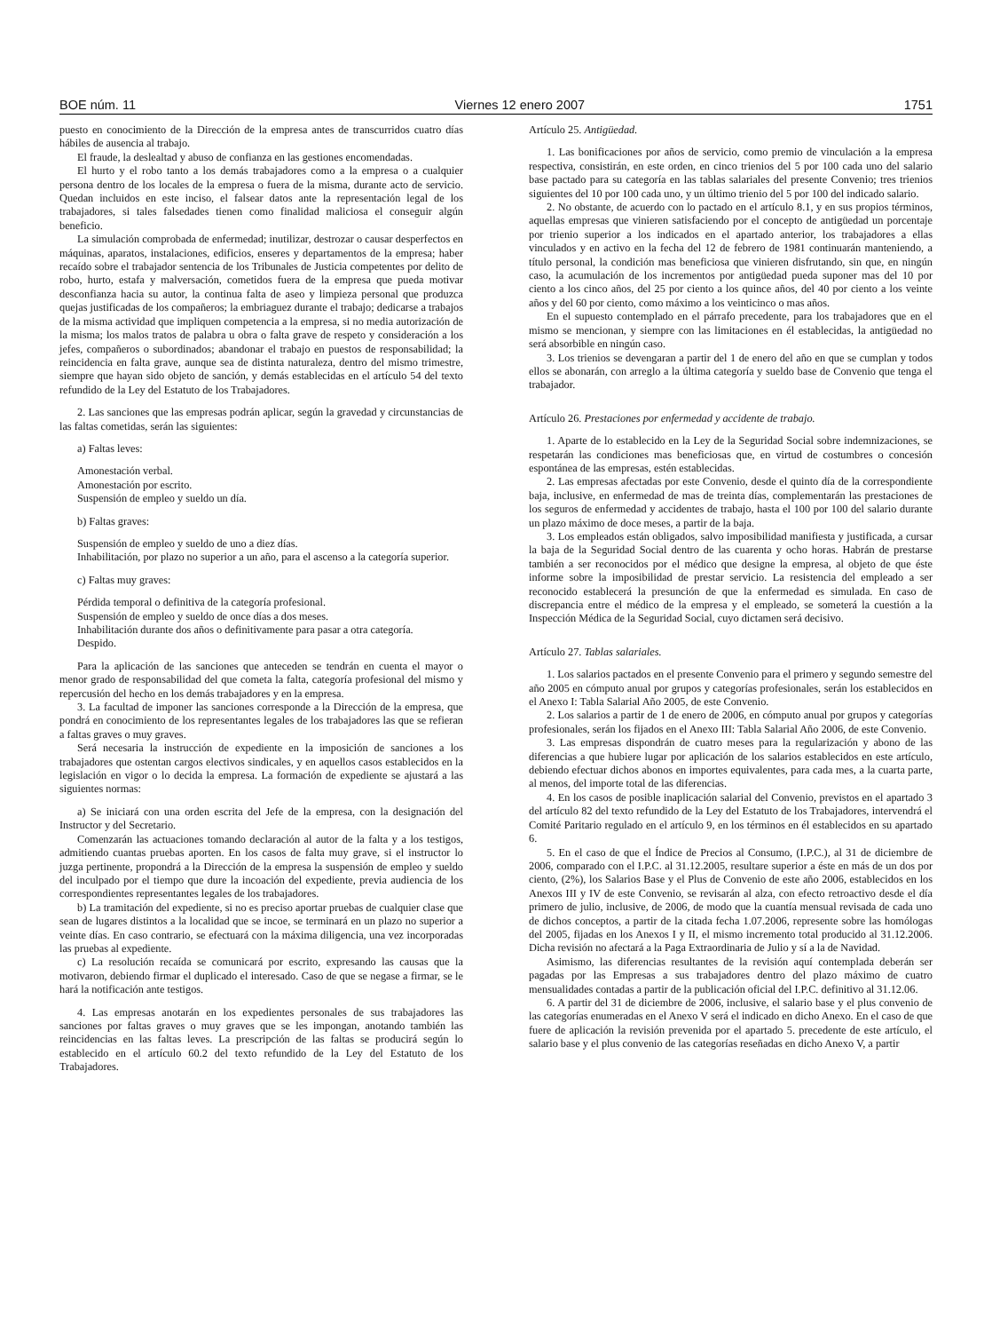BOE núm. 11 Viernes 12 enero 2007 1751
puesto en conocimiento de la Dirección de la empresa antes de transcurridos cuatro días hábiles de ausencia al trabajo.
El fraude, la deslealtad y abuso de confianza en las gestiones encomendadas.
El hurto y el robo tanto a los demás trabajadores como a la empresa o a cualquier persona dentro de los locales de la empresa o fuera de la misma, durante acto de servicio. Quedan incluidos en este inciso, el falsear datos ante la representación legal de los trabajadores, si tales falsedades tienen como finalidad maliciosa el conseguir algún beneficio.
La simulación comprobada de enfermedad; inutilizar, destrozar o causar desperfectos en máquinas, aparatos, instalaciones, edificios, enseres y departamentos de la empresa; haber recaído sobre el trabajador sentencia de los Tribunales de Justicia competentes por delito de robo, hurto, estafa y malversación, cometidos fuera de la empresa que pueda motivar desconfianza hacia su autor, la continua falta de aseo y limpieza personal que produzca quejas justificadas de los compañeros; la embriaguez durante el trabajo; dedicarse a trabajos de la misma actividad que impliquen competencia a la empresa, si no media autorización de la misma; los malos tratos de palabra u obra o falta grave de respeto y consideración a los jefes, compañeros o subordinados; abandonar el trabajo en puestos de responsabilidad; la reincidencia en falta grave, aunque sea de distinta naturaleza, dentro del mismo trimestre, siempre que hayan sido objeto de sanción, y demás establecidas en el artículo 54 del texto refundido de la Ley del Estatuto de los Trabajadores.
2. Las sanciones que las empresas podrán aplicar, según la gravedad y circunstancias de las faltas cometidas, serán las siguientes:
a) Faltas leves:
Amonestación verbal.
Amonestación por escrito.
Suspensión de empleo y sueldo un día.
b) Faltas graves:
Suspensión de empleo y sueldo de uno a diez días.
Inhabilitación, por plazo no superior a un año, para el ascenso a la categoría superior.
c) Faltas muy graves:
Pérdida temporal o definitiva de la categoría profesional.
Suspensión de empleo y sueldo de once días a dos meses.
Inhabilitación durante dos años o definitivamente para pasar a otra categoría.
Despido.
Para la aplicación de las sanciones que anteceden se tendrán en cuenta el mayor o menor grado de responsabilidad del que cometa la falta, categoría profesional del mismo y repercusión del hecho en los demás trabajadores y en la empresa.
3. La facultad de imponer las sanciones corresponde a la Dirección de la empresa, que pondrá en conocimiento de los representantes legales de los trabajadores las que se refieran a faltas graves o muy graves.
Será necesaria la instrucción de expediente en la imposición de sanciones a los trabajadores que ostentan cargos electivos sindicales, y en aquellos casos establecidos en la legislación en vigor o lo decida la empresa. La formación de expediente se ajustará a las siguientes normas:
a) Se iniciará con una orden escrita del Jefe de la empresa, con la designación del Instructor y del Secretario.
Comenzarán las actuaciones tomando declaración al autor de la falta y a los testigos, admitiendo cuantas pruebas aporten. En los casos de falta muy grave, si el instructor lo juzga pertinente, propondrá a la Dirección de la empresa la suspensión de empleo y sueldo del inculpado por el tiempo que dure la incoación del expediente, previa audiencia de los correspondientes representantes legales de los trabajadores.
b) La tramitación del expediente, si no es preciso aportar pruebas de cualquier clase que sean de lugares distintos a la localidad que se incoe, se terminará en un plazo no superior a veinte días. En caso contrario, se efectuará con la máxima diligencia, una vez incorporadas las pruebas al expediente.
c) La resolución recaída se comunicará por escrito, expresando las causas que la motivaron, debiendo firmar el duplicado el interesado. Caso de que se negase a firmar, se le hará la notificación ante testigos.
4. Las empresas anotarán en los expedientes personales de sus trabajadores las sanciones por faltas graves o muy graves que se les impongan, anotando también las reincidencias en las faltas leves. La prescripción de las faltas se producirá según lo establecido en el artículo 60.2 del texto refundido de la Ley del Estatuto de los Trabajadores.
Artículo 25. Antigüedad.
1. Las bonificaciones por años de servicio, como premio de vinculación a la empresa respectiva, consistirán, en este orden, en cinco trienios del 5 por 100 cada uno del salario base pactado para su categoría en las tablas salariales del presente Convenio; tres trienios siguientes del 10 por 100 cada uno, y un último trienio del 5 por 100 del indicado salario.
2. No obstante, de acuerdo con lo pactado en el artículo 8.1, y en sus propios términos, aquellas empresas que vinieren satisfaciendo por el concepto de antigüedad un porcentaje por trienio superior a los indicados en el apartado anterior, los trabajadores a ellas vinculados y en activo en la fecha del 12 de febrero de 1981 continuarán manteniendo, a título personal, la condición mas beneficiosa que vinieren disfrutando, sin que, en ningún caso, la acumulación de los incrementos por antigüedad pueda suponer mas del 10 por ciento a los cinco años, del 25 por ciento a los quince años, del 40 por ciento a los veinte años y del 60 por ciento, como máximo a los veinticinco o mas años.
En el supuesto contemplado en el párrafo precedente, para los trabajadores que en el mismo se mencionan, y siempre con las limitaciones en él establecidas, la antigüedad no será absorbible en ningún caso.
3. Los trienios se devengaran a partir del 1 de enero del año en que se cumplan y todos ellos se abonarán, con arreglo a la última categoría y sueldo base de Convenio que tenga el trabajador.
Artículo 26. Prestaciones por enfermedad y accidente de trabajo.
1. Aparte de lo establecido en la Ley de la Seguridad Social sobre indemnizaciones, se respetarán las condiciones mas beneficiosas que, en virtud de costumbres o concesión espontánea de las empresas, estén establecidas.
2. Las empresas afectadas por este Convenio, desde el quinto día de la correspondiente baja, inclusive, en enfermedad de mas de treinta días, complementarán las prestaciones de los seguros de enfermedad y accidentes de trabajo, hasta el 100 por 100 del salario durante un plazo máximo de doce meses, a partir de la baja.
3. Los empleados están obligados, salvo imposibilidad manifiesta y justificada, a cursar la baja de la Seguridad Social dentro de las cuarenta y ocho horas. Habrán de prestarse también a ser reconocidos por el médico que designe la empresa, al objeto de que éste informe sobre la imposibilidad de prestar servicio. La resistencia del empleado a ser reconocido establecerá la presunción de que la enfermedad es simulada. En caso de discrepancia entre el médico de la empresa y el empleado, se someterá la cuestión a la Inspección Médica de la Seguridad Social, cuyo dictamen será decisivo.
Artículo 27. Tablas salariales.
1. Los salarios pactados en el presente Convenio para el primero y segundo semestre del año 2005 en cómputo anual por grupos y categorías profesionales, serán los establecidos en el Anexo I: Tabla Salarial Año 2005, de este Convenio.
2. Los salarios a partir de 1 de enero de 2006, en cómputo anual por grupos y categorías profesionales, serán los fijados en el Anexo III: Tabla Salarial Año 2006, de este Convenio.
3. Las empresas dispondrán de cuatro meses para la regularización y abono de las diferencias a que hubiere lugar por aplicación de los salarios establecidos en este artículo, debiendo efectuar dichos abonos en importes equivalentes, para cada mes, a la cuarta parte, al menos, del importe total de las diferencias.
4. En los casos de posible inaplicación salarial del Convenio, previstos en el apartado 3 del artículo 82 del texto refundido de la Ley del Estatuto de los Trabajadores, intervendrá el Comité Paritario regulado en el artículo 9, en los términos en él establecidos en su apartado 6.
5. En el caso de que el Índice de Precios al Consumo, (I.P.C.), al 31 de diciembre de 2006, comparado con el I.P.C. al 31.12.2005, resultare superior a éste en más de un dos por ciento, (2%), los Salarios Base y el Plus de Convenio de este año 2006, establecidos en los Anexos III y IV de este Convenio, se revisarán al alza, con efecto retroactivo desde el día primero de julio, inclusive, de 2006, de modo que la cuantía mensual revisada de cada uno de dichos conceptos, a partir de la citada fecha 1.07.2006, represente sobre las homólogas del 2005, fijadas en los Anexos I y II, el mismo incremento total producido al 31.12.2006. Dicha revisión no afectará a la Paga Extraordinaria de Julio y sí a la de Navidad.
Asimismo, las diferencias resultantes de la revisión aquí contemplada deberán ser pagadas por las Empresas a sus trabajadores dentro del plazo máximo de cuatro mensualidades contadas a partir de la publicación oficial del I.P.C. definitivo al 31.12.06.
6. A partir del 31 de diciembre de 2006, inclusive, el salario base y el plus convenio de las categorías enumeradas en el Anexo V será el indicado en dicho Anexo. En el caso de que fuere de aplicación la revisión prevenida por el apartado 5. precedente de este artículo, el salario base y el plus convenio de las categorías reseñadas en dicho Anexo V, a partir